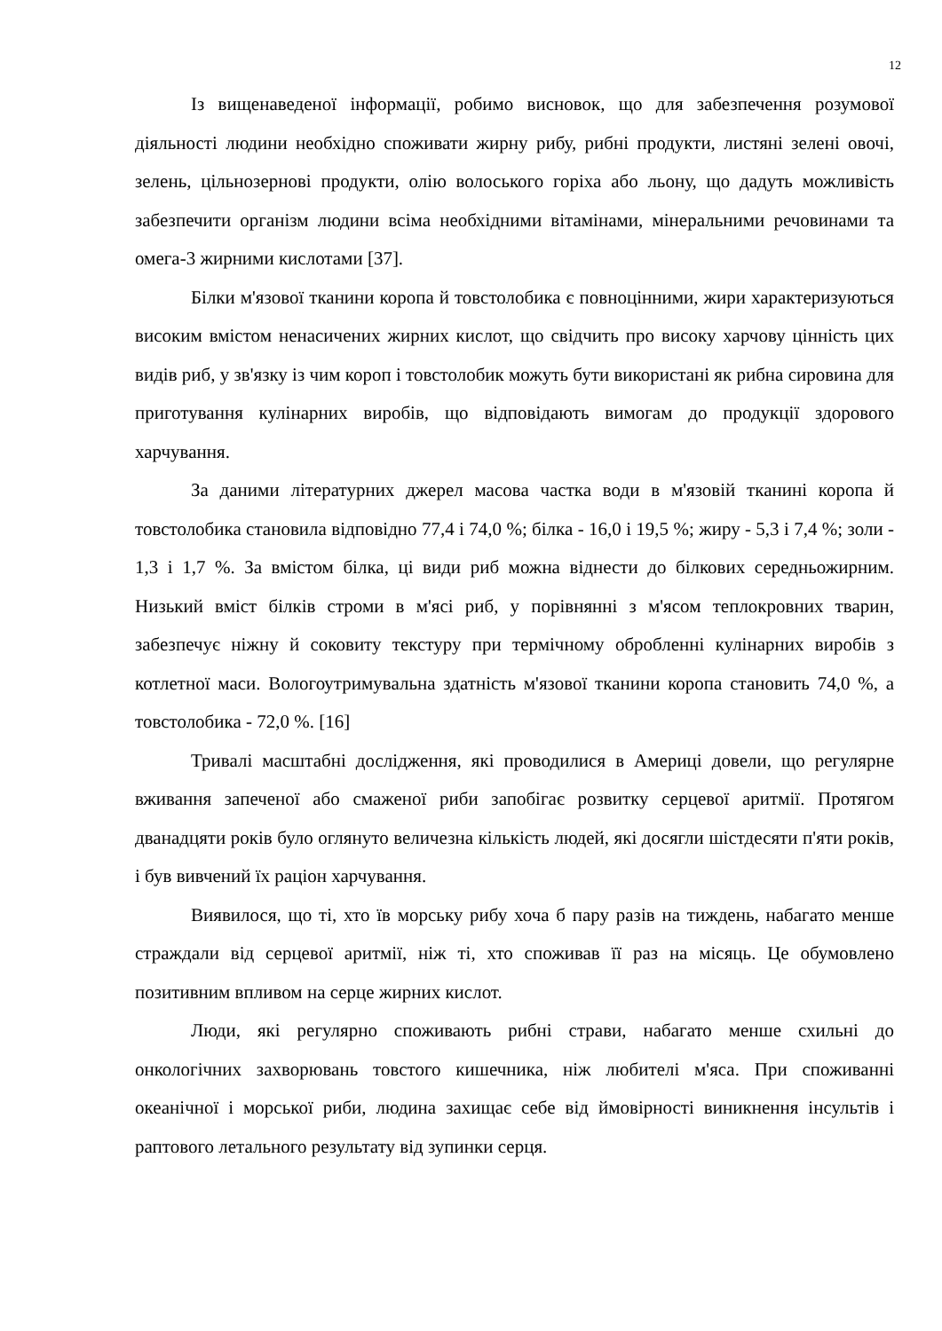12
Із вищенаведеної інформації, робимо висновок, що для забезпечення розумової діяльності людини необхідно споживати жирну рибу, рибні продукти, листяні зелені овочі, зелень, цільнозернові продукти, олію волоського горіха або льону, що дадуть можливість забезпечити організм людини всіма необхідними вітамінами, мінеральними речовинами та омега-3 жирними кислотами [37].
Білки м'язової тканини коропа й товстолобика є повноцінними, жири характеризуються високим вмістом ненасичених жирних кислот, що свідчить про високу харчову цінність цих видів риб, у зв'язку із чим короп і товстолобик можуть бути використані як рибна сировина для приготування кулінарних виробів, що відповідають вимогам до продукції здорового харчування.
За даними літературних джерел масова частка води в м'язовій тканині коропа й товстолобика становила відповідно 77,4 і 74,0 %; білка - 16,0 і 19,5 %; жиру - 5,3 і 7,4 %; золи - 1,3 і 1,7 %. За вмістом білка, ці види риб можна віднести до білкових середньожирним. Низький вміст білків строми в м'ясі риб, у порівнянні з м'ясом теплокровних тварин, забезпечує ніжну й соковиту текстуру при термічному обробленні кулінарних виробів з котлетної маси. Вологоутримувальна здатність м'язової тканини коропа становить 74,0 %, а товстолобика - 72,0 %. [16]
Тривалі масштабні дослідження, які проводилися в Америці довели, що регулярне вживання запеченої або смаженої риби запобігає розвитку серцевої аритмії. Протягом дванадцяти років було оглянуто величезна кількість людей, які досягли шістдесяти п'яти років, і був вивчений їх раціон харчування.
Виявилося, що ті, хто їв морську рибу хоча б пару разів на тиждень, набагато менше страждали від серцевої аритмії, ніж ті, хто споживав її раз на місяць. Це обумовлено позитивним впливом на серце жирних кислот.
Люди, які регулярно споживають рибні страви, набагато менше схильні до онкологічних захворювань товстого кишечника, ніж любителі м'яса. При споживанні океанічної і морської риби, людина захищає себе від ймовірності виникнення інсультів і раптового летального результату від зупинки серця.